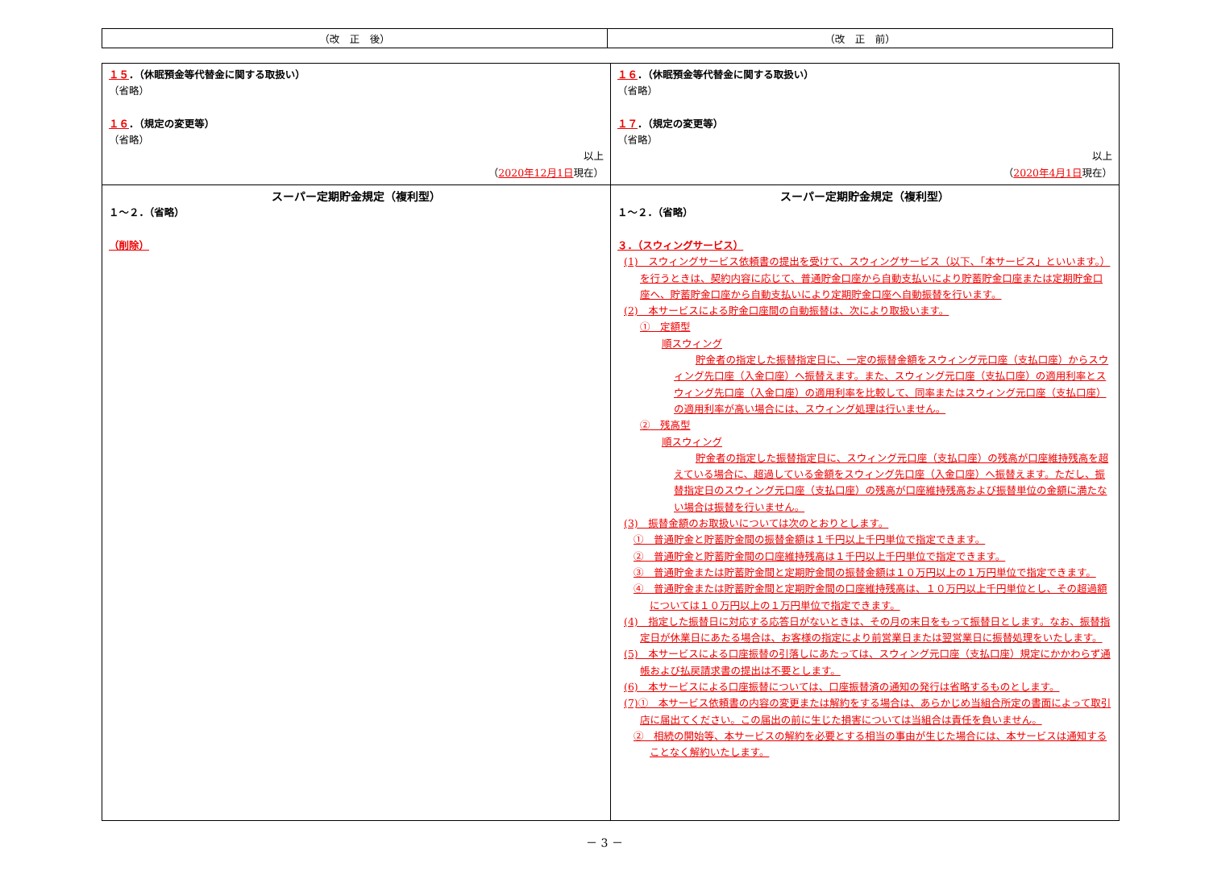| （改 正 後） | （改 正 前） |
| １５ ．（休眠預金等代替金に関する取扱い） （省略） １６ ．（規定の変更等） （省略） 以上 （ 2020年12月1日 現在） | １６ ．（休眠預金等代替金に関する取扱い） （省略） １７ ．（規定の変更等） （省略） 以上 （ 2020年4月1日 現在） |
| スーパー定期貯金規定（複利型） １～２．（省略） （削除） | スーパー定期貯金規定（複利型） １～２．（省略） ３．（スウィングサービス） (1) スウィングサービス依頼書の提出を受けて、スウィングサービス（以下、「本サービス」といいます。）を行うときは、契約内容に応じて、普通貯金口座から自動支払いにより貯蓄貯金口座または定期貯金口座へ、貯蓄貯金口座から自動支払いにより定期貯金口座へ自動振替を行います。 (2) 本サービスによる貯金口座間の自動振替は、次により取扱います。 ① 定額型 順スウィング 貯金者の指定した振替指定日に、一定の振替金額をスウィング元口座（支払口座）からスウィング先口座（入金口座）へ振替えます。また、スウィング元口座（支払口座）の適用利率とスウィング先口座（入金口座）の適用利率を比較して、同率またはスウィング元口座（支払口座）の適用利率が高い場合には、スウィング処理は行いません。 ② 残高型 順スウィング 貯金者の指定した振替指定日に、スウィング元口座（支払口座）の残高が口座維持残高を超えている場合に、超過している金額をスウィング先口座（入金口座）へ振替えます。ただし、振替指定日のスウィング元口座（支払口座）の残高が口座維持残高および振替単位の金額に満たない場合は振替を行いません。 (3) 振替金額のお取扱いについては次のとおりとします。 ① 普通貯金と貯蓄貯金間の振替金額は１千円以上千円単位で指定できます。 ② 普通貯金と貯蓄貯金間の口座維持残高は１千円以上千円単位で指定できます。 ③ 普通貯金または貯蓄貯金間と定期貯金間の振替金額は１０万円以上の１万円単位で指定できます。 ④ 普通貯金または貯蓄貯金間と定期貯金間の口座維持残高は、１０万円以上千円単位とし、その超過額については１０万円以上の１万円単位で指定できます。 (4) 指定した振替日に対応する応答日がないときは、その月の末日をもって振替日とします。なお、振替指定日が休業日にあたる場合は、お客様の指定により前営業日または翌営業日に振替処理をいたします。 (5) 本サービスによる口座振替の引落しにあたっては、スウィング元口座（支払口座）規定にかかわらず通帳および払戻請求書の提出は不要とします。 (6) 本サービスによる口座振替については、口座振替済の通知の発行は省略するものとします。 (7)① 本サービス依頼書の内容の変更または解約をする場合は、あらかじめ当組合所定の書面によって取引店に届出てください。この届出の前に生じた損害については当組合は責任を負いません。 ② 相続の開始等、本サービスの解約を必要とする相当の事由が生じた場合には、本サービスは通知することなく解約いたします。 |
－ 3 －